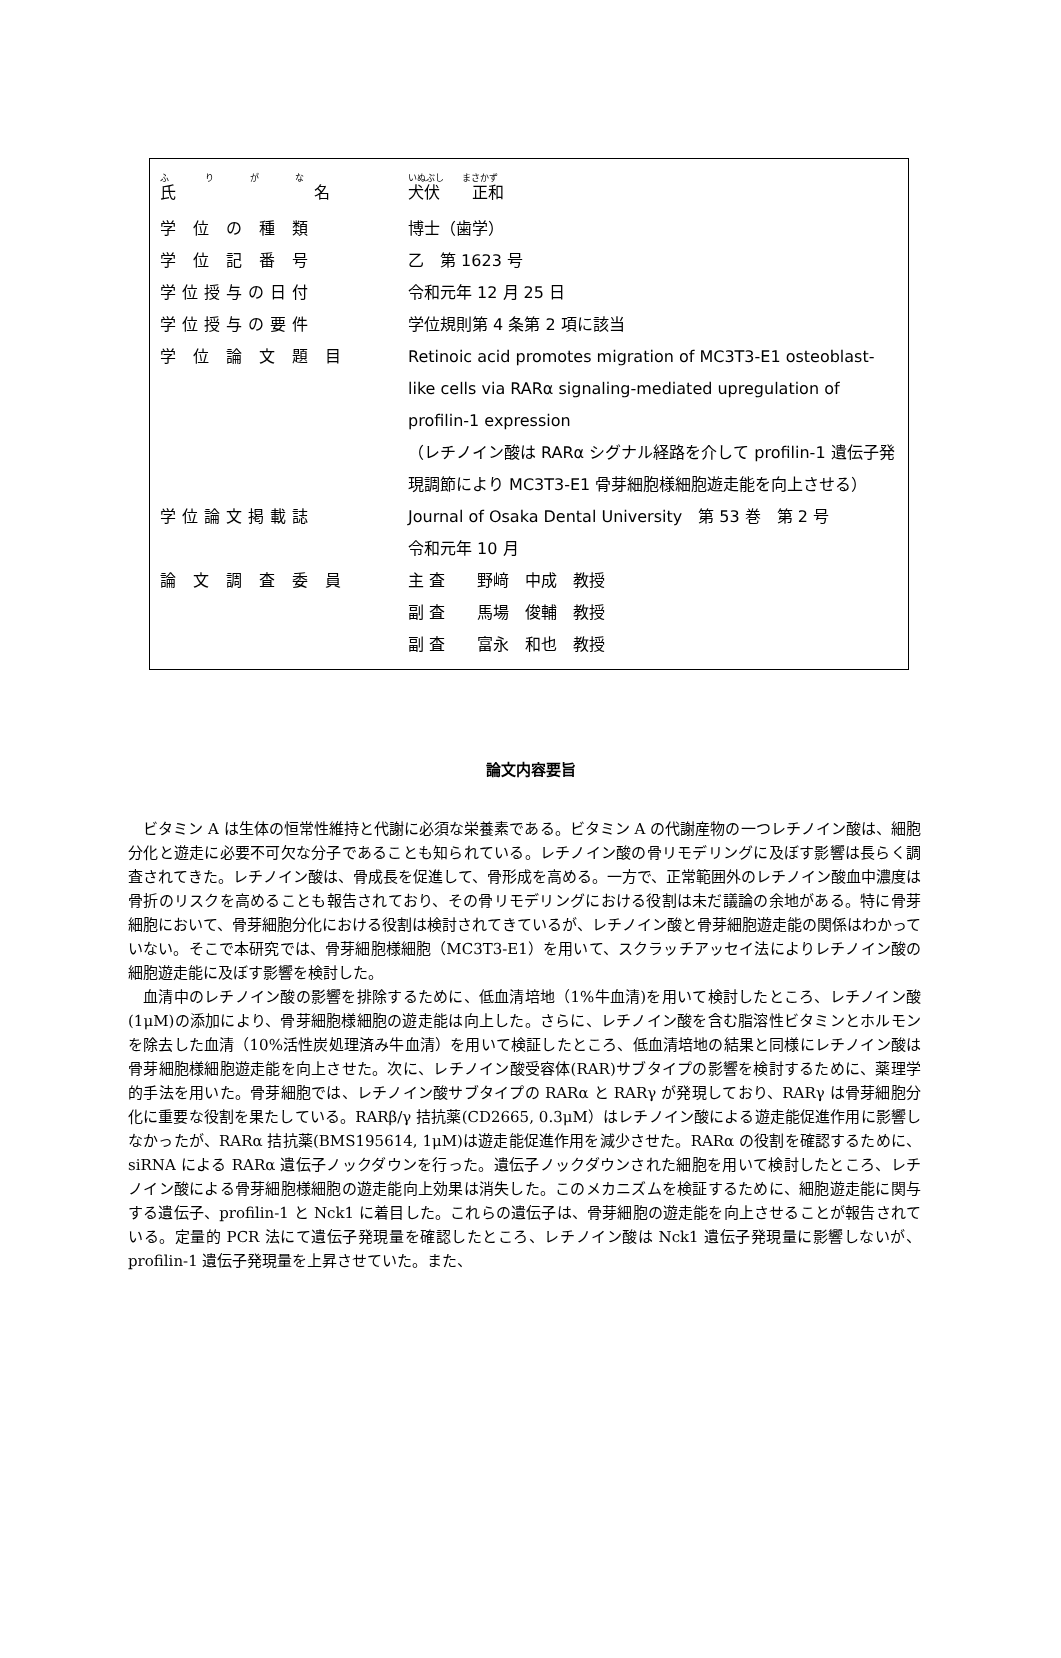| ふ り が な 氏 名 | いぬぶし まさかず 犬伏 正和 |
| 学 位 の 種 類 | 博士（歯学） |
| 学 位 記 番 号 | 乙 第 1623 号 |
| 学位授与の日付 | 令和元年 12 月 25 日 |
| 学位授与の要件 | 学位規則第 4 条第 2 項に該当 |
| 学 位 論 文 題 目 | Retinoic acid promotes migration of MC3T3-E1 osteoblast-like cells via RARα signaling-mediated upregulation of profilin-1 expression （レチノイン酸は RARα シグナル経路を介して profilin-1 遺伝子発現調節により MC3T3-E1 骨芽細胞様細胞遊走能を向上させる） |
| 学位論文掲載誌 | Journal of Osaka Dental University 第 53 巻 第 2 号 令和元年 10 月 |
| 論 文 調 査 委 員 | 主 査 野﨑 中成 教授 副 査 馬場 俊輔 教授 副 査 富永 和也 教授 |
論文内容要旨
ビタミン A は生体の恒常性維持と代謝に必須な栄養素である。ビタミン A の代謝産物の一つレチノイン酸は、細胞分化と遊走に必要不可欠な分子であることも知られている。レチノイン酸の骨リモデリングに及ぼす影響は長らく調査されてきた。レチノイン酸は、骨成長を促進して、骨形成を高める。一方で、正常範囲外のレチノイン酸血中濃度は骨折のリスクを高めることも報告されており、その骨リモデリングにおける役割は未だ議論の余地がある。特に骨芽細胞において、骨芽細胞分化における役割は検討されてきているが、レチノイン酸と骨芽細胞遊走能の関係はわかっていない。そこで本研究では、骨芽細胞様細胞（MC3T3-E1）を用いて、スクラッチアッセイ法によりレチノイン酸の細胞遊走能に及ぼす影響を検討した。
血清中のレチノイン酸の影響を排除するために、低血清培地（1%牛血清)を用いて検討したところ、レチノイン酸(1μM)の添加により、骨芽細胞様細胞の遊走能は向上した。さらに、レチノイン酸を含む脂溶性ビタミンとホルモンを除去した血清（10%活性炭処理済み牛血清）を用いて検証したところ、低血清培地の結果と同様にレチノイン酸は骨芽細胞様細胞遊走能を向上させた。次に、レチノイン酸受容体(RAR)サブタイプの影響を検討するために、薬理学的手法を用いた。骨芽細胞では、レチノイン酸サブタイプの RARα と RARγ が発現しており、RARγ は骨芽細胞分化に重要な役割を果たしている。RARβ/γ 拮抗薬(CD2665, 0.3μM）はレチノイン酸による遊走能促進作用に影響しなかったが、RARα 拮抗薬(BMS195614, 1μM)は遊走能促進作用を減少させた。RARα の役割を確認するために、siRNA による RARα 遺伝子ノックダウンを行った。遺伝子ノックダウンされた細胞を用いて検討したところ、レチノイン酸による骨芽細胞様細胞の遊走能向上効果は消失した。このメカニズムを検証するために、細胞遊走能に関与する遺伝子、profilin-1 と Nck1 に着目した。これらの遺伝子は、骨芽細胞の遊走能を向上させることが報告されている。定量的 PCR 法にて遺伝子発現量を確認したところ、レチノイン酸は Nck1 遺伝子発現量に影響しないが、profilin-1 遺伝子発現量を上昇させていた。また、